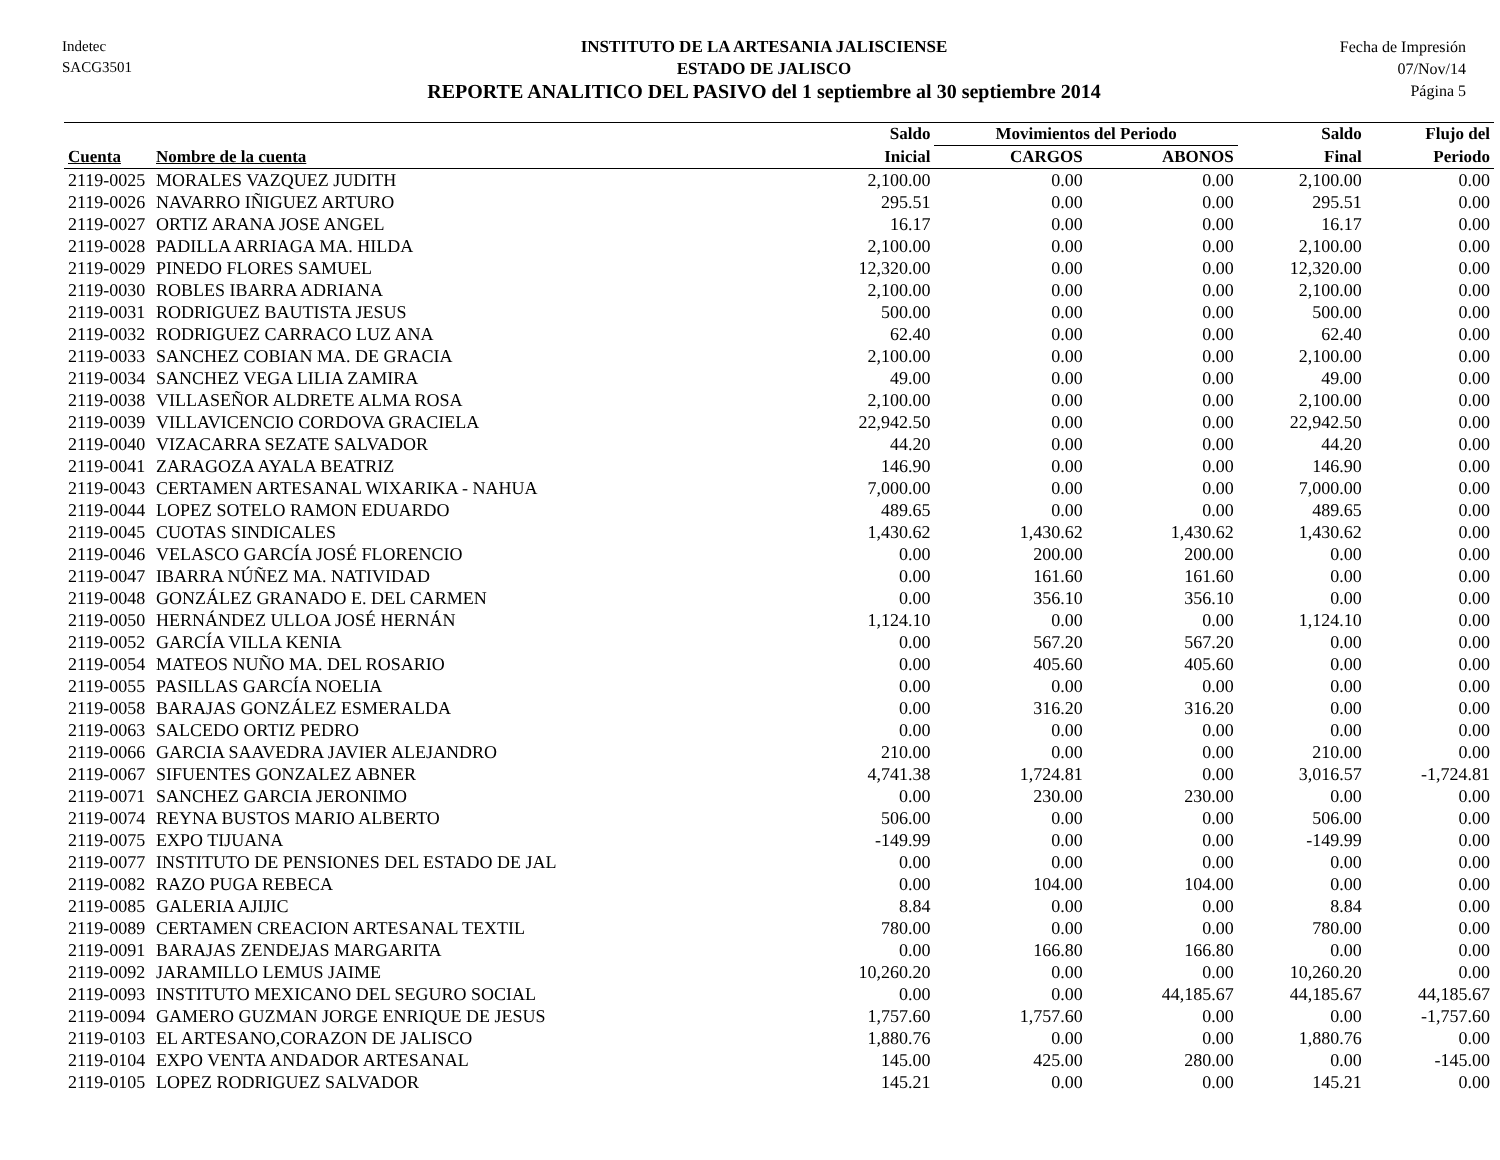Indetec
SACG3501
INSTITUTO DE LA ARTESANIA JALISCIENSE
ESTADO DE JALISCO
REPORTE ANALITICO DEL PASIVO del 1 septiembre al 30 septiembre 2014
Fecha de Impresión
07/Nov/14
Página 5
| | | Saldo | Movimientos del Periodo | | Saldo | Flujo del |
| --- | --- | --- | --- | --- | --- | --- |
| Cuenta | Nombre de la cuenta | Inicial | CARGOS | ABONOS | Final | Periodo |
| 2119-0025 | MORALES VAZQUEZ JUDITH | 2,100.00 | 0.00 | 0.00 | 2,100.00 | 0.00 |
| 2119-0026 | NAVARRO IÑIGUEZ ARTURO | 295.51 | 0.00 | 0.00 | 295.51 | 0.00 |
| 2119-0027 | ORTIZ ARANA JOSE ANGEL | 16.17 | 0.00 | 0.00 | 16.17 | 0.00 |
| 2119-0028 | PADILLA ARRIAGA MA. HILDA | 2,100.00 | 0.00 | 0.00 | 2,100.00 | 0.00 |
| 2119-0029 | PINEDO FLORES SAMUEL | 12,320.00 | 0.00 | 0.00 | 12,320.00 | 0.00 |
| 2119-0030 | ROBLES IBARRA ADRIANA | 2,100.00 | 0.00 | 0.00 | 2,100.00 | 0.00 |
| 2119-0031 | RODRIGUEZ BAUTISTA JESUS | 500.00 | 0.00 | 0.00 | 500.00 | 0.00 |
| 2119-0032 | RODRIGUEZ CARRACO LUZ ANA | 62.40 | 0.00 | 0.00 | 62.40 | 0.00 |
| 2119-0033 | SANCHEZ COBIAN MA. DE GRACIA | 2,100.00 | 0.00 | 0.00 | 2,100.00 | 0.00 |
| 2119-0034 | SANCHEZ VEGA LILIA ZAMIRA | 49.00 | 0.00 | 0.00 | 49.00 | 0.00 |
| 2119-0038 | VILLASEÑOR ALDRETE ALMA ROSA | 2,100.00 | 0.00 | 0.00 | 2,100.00 | 0.00 |
| 2119-0039 | VILLAVICENCIO CORDOVA GRACIELA | 22,942.50 | 0.00 | 0.00 | 22,942.50 | 0.00 |
| 2119-0040 | VIZACARRA SEZATE SALVADOR | 44.20 | 0.00 | 0.00 | 44.20 | 0.00 |
| 2119-0041 | ZARAGOZA AYALA BEATRIZ | 146.90 | 0.00 | 0.00 | 146.90 | 0.00 |
| 2119-0043 | CERTAMEN ARTESANAL WIXARIKA - NAHUA | 7,000.00 | 0.00 | 0.00 | 7,000.00 | 0.00 |
| 2119-0044 | LOPEZ SOTELO RAMON EDUARDO | 489.65 | 0.00 | 0.00 | 489.65 | 0.00 |
| 2119-0045 | CUOTAS SINDICALES | 1,430.62 | 1,430.62 | 1,430.62 | 1,430.62 | 0.00 |
| 2119-0046 | VELASCO GARCÍA JOSÉ FLORENCIO | 0.00 | 200.00 | 200.00 | 0.00 | 0.00 |
| 2119-0047 | IBARRA NÚÑEZ MA. NATIVIDAD | 0.00 | 161.60 | 161.60 | 0.00 | 0.00 |
| 2119-0048 | GONZÁLEZ GRANADO E. DEL CARMEN | 0.00 | 356.10 | 356.10 | 0.00 | 0.00 |
| 2119-0050 | HERNÁNDEZ ULLOA JOSÉ HERNÁN | 1,124.10 | 0.00 | 0.00 | 1,124.10 | 0.00 |
| 2119-0052 | GARCÍA VILLA KENIA | 0.00 | 567.20 | 567.20 | 0.00 | 0.00 |
| 2119-0054 | MATEOS NUÑO MA. DEL ROSARIO | 0.00 | 405.60 | 405.60 | 0.00 | 0.00 |
| 2119-0055 | PASILLAS GARCÍA NOELIA | 0.00 | 0.00 | 0.00 | 0.00 | 0.00 |
| 2119-0058 | BARAJAS GONZÁLEZ ESMERALDA | 0.00 | 316.20 | 316.20 | 0.00 | 0.00 |
| 2119-0063 | SALCEDO ORTIZ PEDRO | 0.00 | 0.00 | 0.00 | 0.00 | 0.00 |
| 2119-0066 | GARCIA SAAVEDRA JAVIER ALEJANDRO | 210.00 | 0.00 | 0.00 | 210.00 | 0.00 |
| 2119-0067 | SIFUENTES GONZALEZ ABNER | 4,741.38 | 1,724.81 | 0.00 | 3,016.57 | -1,724.81 |
| 2119-0071 | SANCHEZ GARCIA JERONIMO | 0.00 | 230.00 | 230.00 | 0.00 | 0.00 |
| 2119-0074 | REYNA BUSTOS MARIO ALBERTO | 506.00 | 0.00 | 0.00 | 506.00 | 0.00 |
| 2119-0075 | EXPO TIJUANA | -149.99 | 0.00 | 0.00 | -149.99 | 0.00 |
| 2119-0077 | INSTITUTO DE PENSIONES DEL ESTADO DE JAL | 0.00 | 0.00 | 0.00 | 0.00 | 0.00 |
| 2119-0082 | RAZO PUGA REBECA | 0.00 | 104.00 | 104.00 | 0.00 | 0.00 |
| 2119-0085 | GALERIA AJIJIC | 8.84 | 0.00 | 0.00 | 8.84 | 0.00 |
| 2119-0089 | CERTAMEN CREACION ARTESANAL TEXTIL | 780.00 | 0.00 | 0.00 | 780.00 | 0.00 |
| 2119-0091 | BARAJAS ZENDEJAS MARGARITA | 0.00 | 166.80 | 166.80 | 0.00 | 0.00 |
| 2119-0092 | JARAMILLO LEMUS JAIME | 10,260.20 | 0.00 | 0.00 | 10,260.20 | 0.00 |
| 2119-0093 | INSTITUTO MEXICANO DEL SEGURO SOCIAL | 0.00 | 0.00 | 44,185.67 | 44,185.67 | 44,185.67 |
| 2119-0094 | GAMERO GUZMAN JORGE ENRIQUE DE JESUS | 1,757.60 | 1,757.60 | 0.00 | 0.00 | -1,757.60 |
| 2119-0103 | EL ARTESANO,CORAZON DE JALISCO | 1,880.76 | 0.00 | 0.00 | 1,880.76 | 0.00 |
| 2119-0104 | EXPO VENTA ANDADOR ARTESANAL | 145.00 | 425.00 | 280.00 | 0.00 | -145.00 |
| 2119-0105 | LOPEZ RODRIGUEZ SALVADOR | 145.21 | 0.00 | 0.00 | 145.21 | 0.00 |